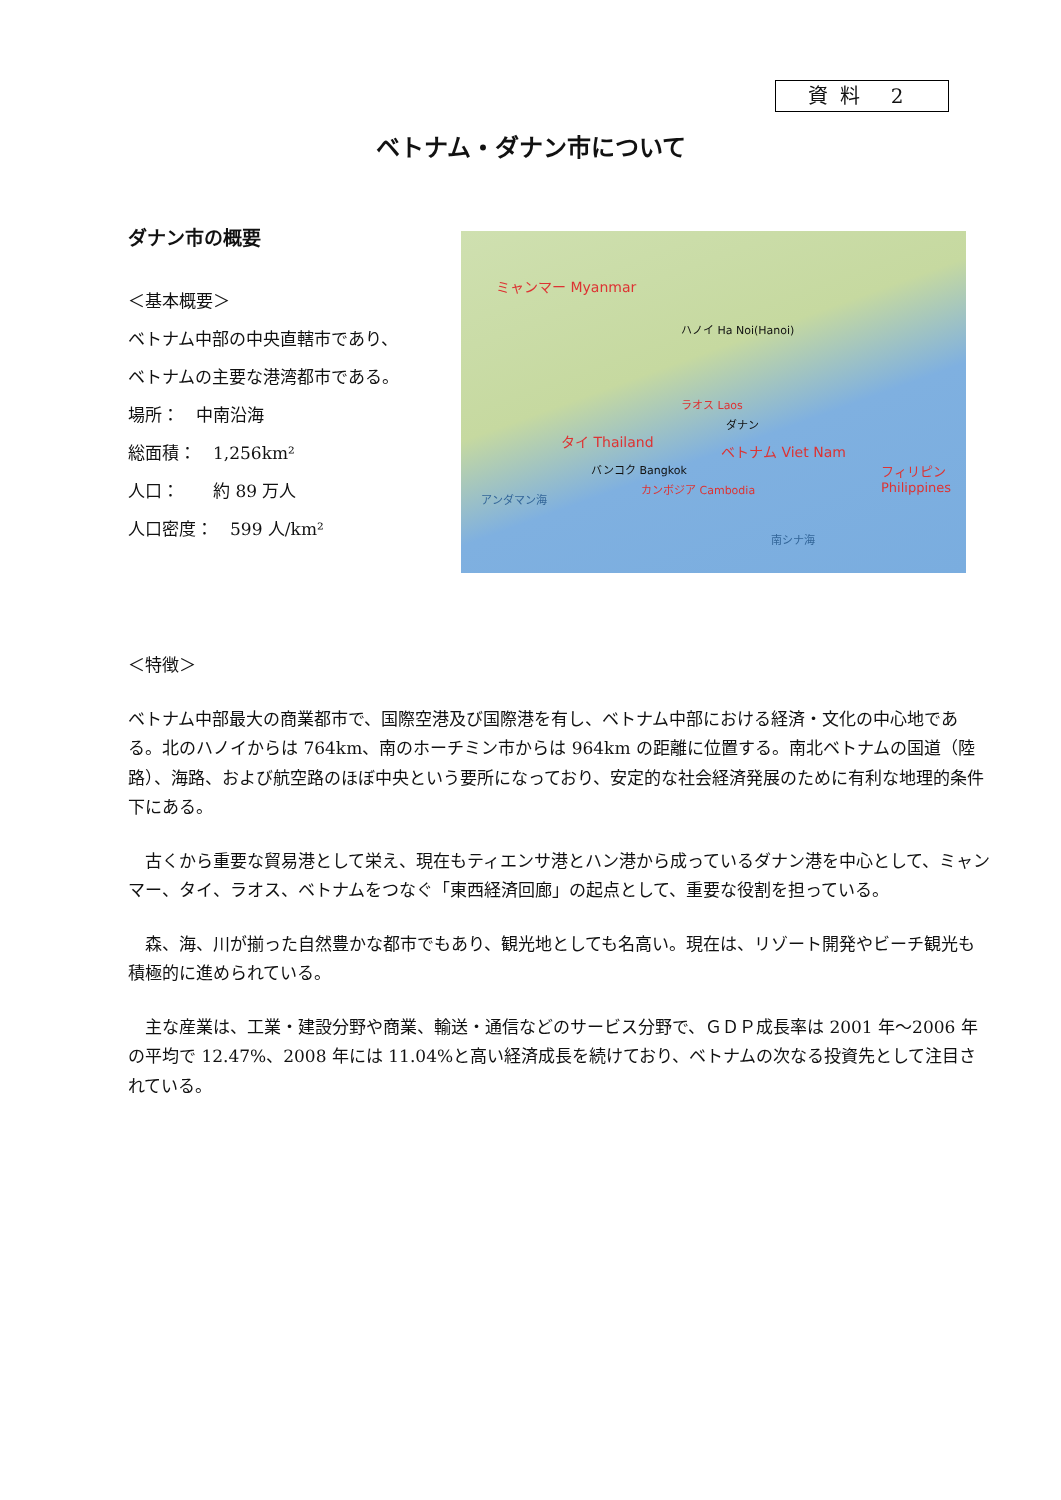資料 2
ベトナム・ダナン市について
ダナン市の概要
＜基本概要＞
ベトナム中部の中央直轄市であり、
ベトナムの主要な港湾都市である。
場所：　中南沿海
総面積：　1,256km²
人口：　　約 89 万人
人口密度：　599 人/km²
ミャンマー Myanmar
ハノイ Ha Noi(Hanoi)
タイ Thailand
バンコク Bangkok
ラオス Laos
ベトナム Viet Nam
ダナン
カンボジア Cambodia
南シナ海
フィリピン Philippines
アンダマン海
＜特徴＞
ベトナム中部最大の商業都市で、国際空港及び国際港を有し、ベトナム中部における経済・文化の中心地である。北のハノイからは 764km、南のホーチミン市からは 964km の距離に位置する。南北ベトナムの国道（陸路）、海路、および航空路のほぼ中央という要所になっており、安定的な社会経済発展のために有利な地理的条件下にある。
　古くから重要な貿易港として栄え、現在もティエンサ港とハン港から成っているダナン港を中心として、ミャンマー、タイ、ラオス、ベトナムをつなぐ「東西経済回廊」の起点として、重要な役割を担っている。
　森、海、川が揃った自然豊かな都市でもあり、観光地としても名高い。現在は、リゾート開発やビーチ観光も積極的に進められている。
　主な産業は、工業・建設分野や商業、輸送・通信などのサービス分野で、ＧＤＰ成長率は 2001 年～2006 年の平均で 12.47%、2008 年には 11.04%と高い経済成長を続けており、ベトナムの次なる投資先として注目されている。